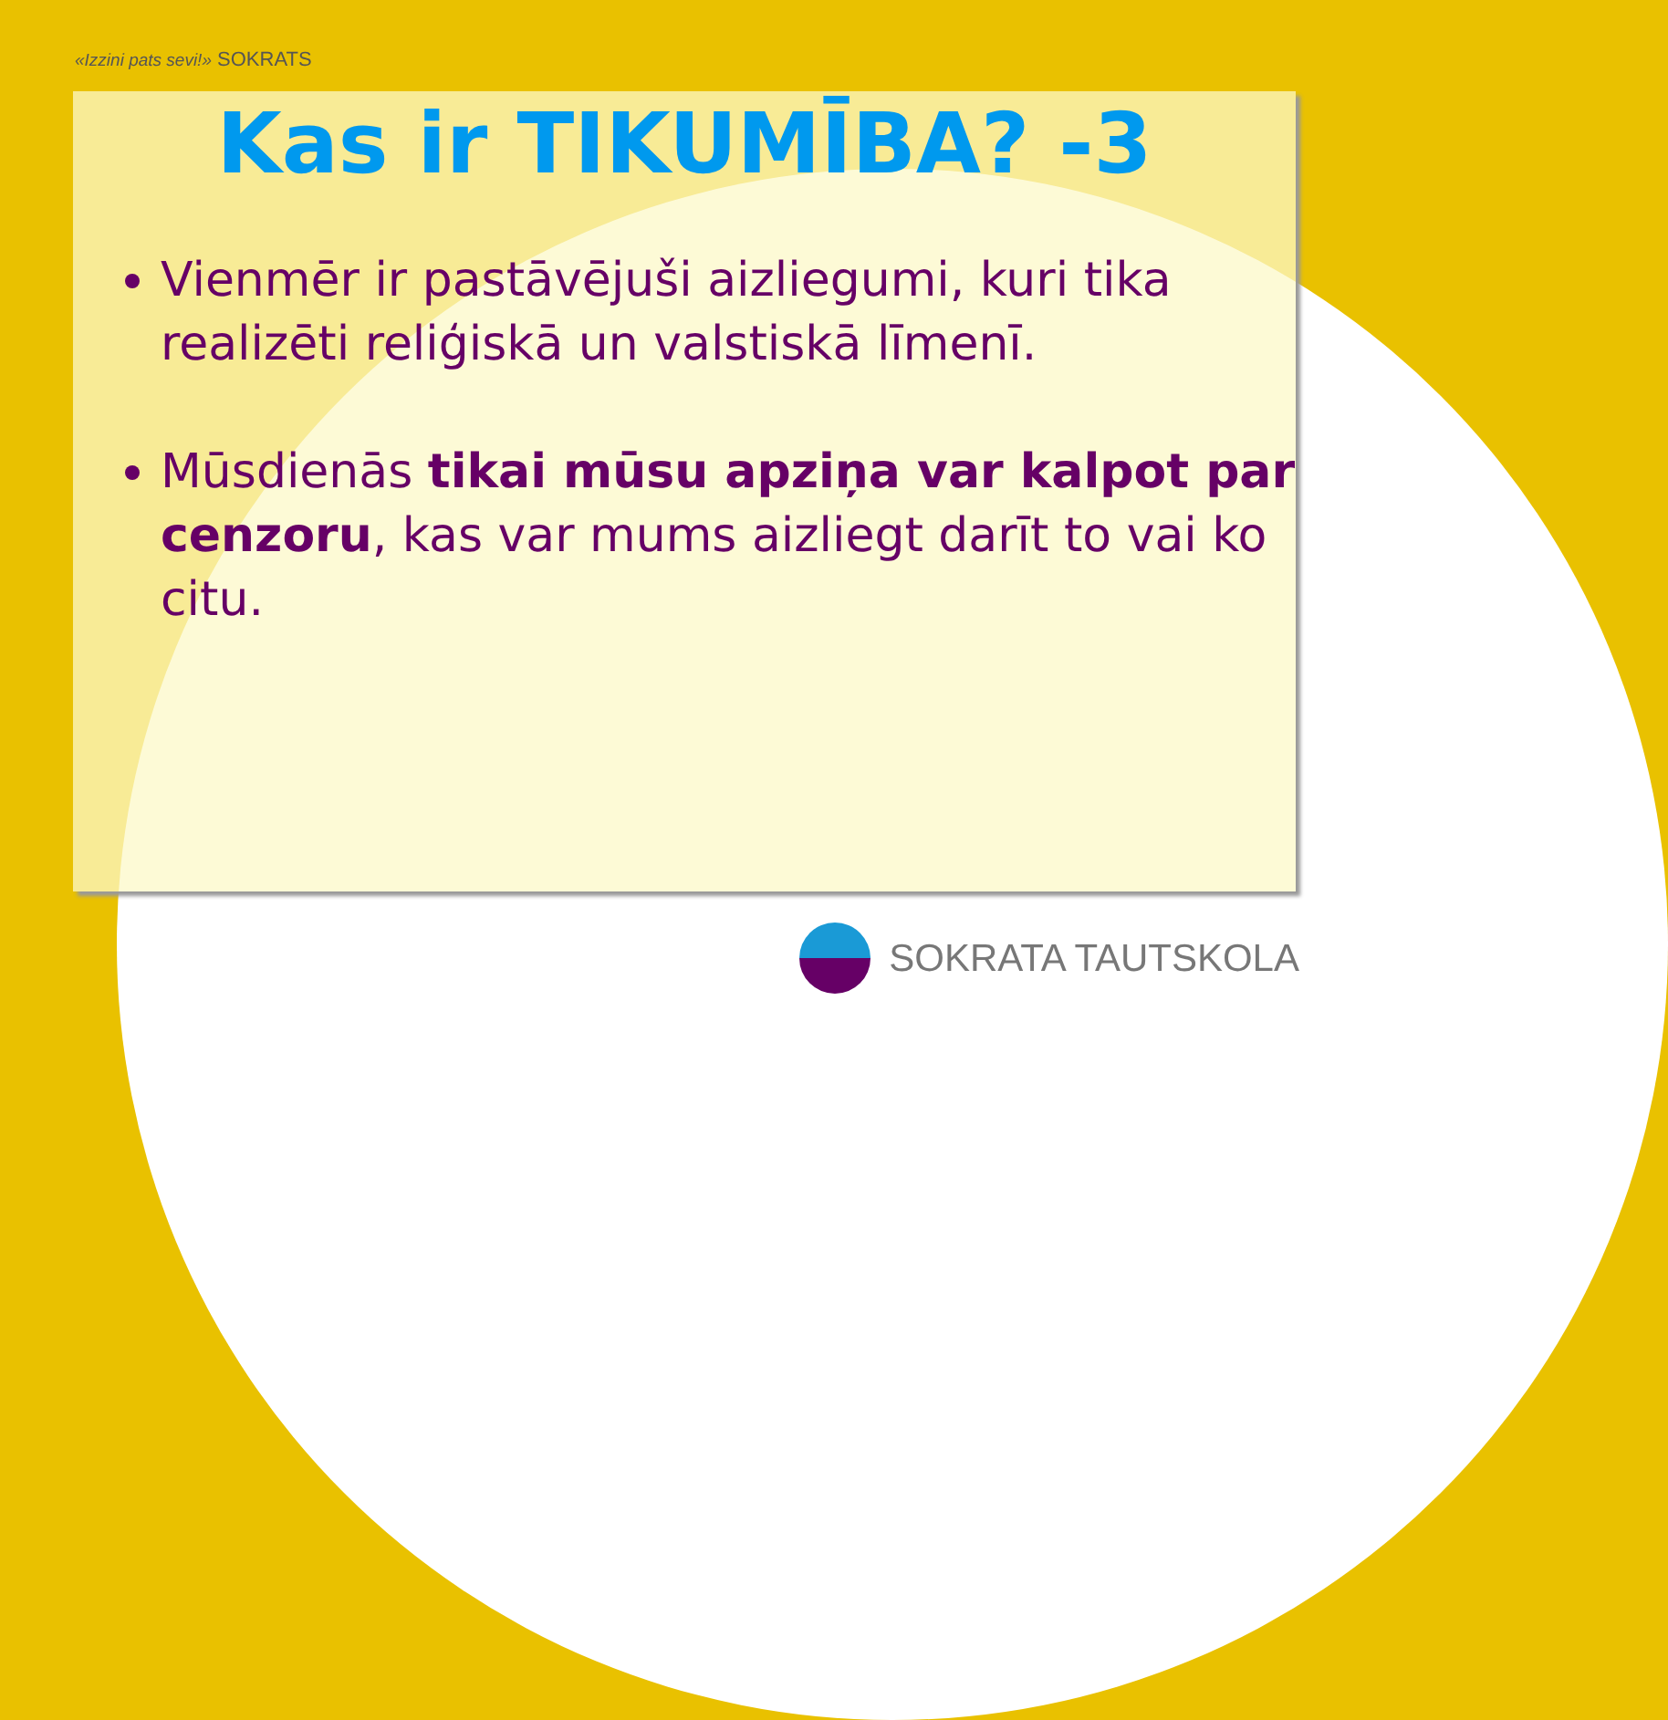«Izzini pats sevi!» SOKRATS
Kas ir TIKUMĪBA? -3
Vienmēr ir pastāvējuši aizliegumi, kuri tika realizēti reliģiskā un valstiskā līmenī.
Mūsdienās tikai mūsu apziņa var kalpot par cenzoru, kas var mums aizliegt darīt to vai ko citu.
SOKRATA TAUTSKOLA